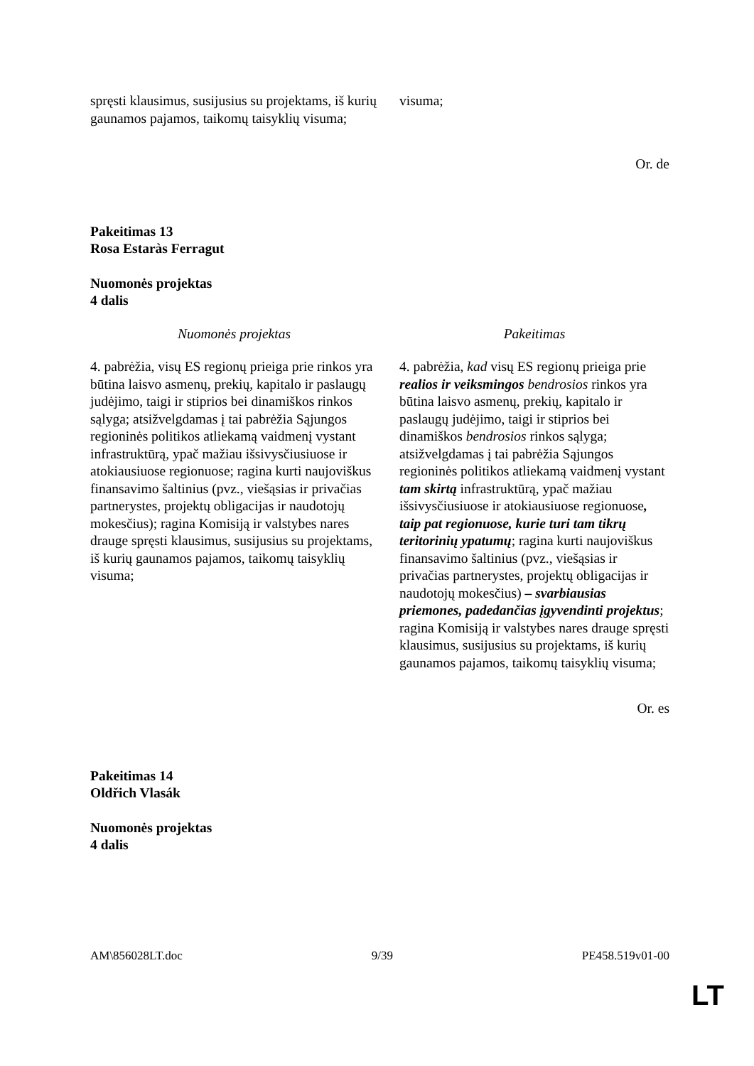| spręsti klausimus, susijusius su projektams, iš kurių gaunamos pajamos, taikomų taisyklių visuma; | visuma; |
Or. de
Pakeitimas 13
Rosa Estaràs Ferragut
Nuomonės projektas
4 dalis
| Nuomonės projektas | Pakeitimas |
| 4. pabrėžia, visų ES regionų prieiga prie rinkos yra būtina laisvo asmenų, prekių, kapitalo ir paslaugų judėjimo, taigi ir stiprios bei dinamiškos rinkos sąlyga; atsižvelgdamas į tai pabrėžia Sąjungos regioninės politikos atliekamą vaidmenį vystant infrastruktūrą, ypač mažiau išsivysčiusiuose ir atokiausiuose regionuose; ragina kurti naujoviškus finansavimo šaltinius (pvz., viešąsias ir privačias partnerystes, projektų obligacijas ir naudotojų mokesčius); ragina Komisiją ir valstybes nares drauge spręsti klausimus, susijusius su projektams, iš kurių gaunamos pajamos, taikomų taisyklių visuma; | 4. pabrėžia, kad visų ES regionų prieiga prie realios ir veiksmingos bendrosios rinkos yra būtina laisvo asmenų, prekių, kapitalo ir paslaugų judėjimo, taigi ir stiprios bei dinamiškos bendrosios rinkos sąlyga; atsižvelgdamas į tai pabrėžia Sąjungos regioninės politikos atliekamą vaidmenį vystant tam skirtą infrastruktūrą, ypač mažiau išsivysčiusiuose ir atokiausiuose regionuose , taip pat regionuose, kurie turi tam tikrų teritorinių ypatumų ; ragina kurti naujoviškus finansavimo šaltinius (pvz., viešąsias ir privačias partnerystes, projektų obligacijas ir naudotojų mokesčius) – svarbiausias priemones, padedančias įgyvendinti projektus ; ragina Komisiją ir valstybes nares drauge spręsti klausimus, susijusius su projektams, iš kurių gaunamos pajamos, taikomų taisyklių visuma; |
Or. es
Pakeitimas 14
Oldřich Vlasák
Nuomonės projektas
4 dalis
AM\856028LT.doc 9/39 PE458.519v01-00
LT